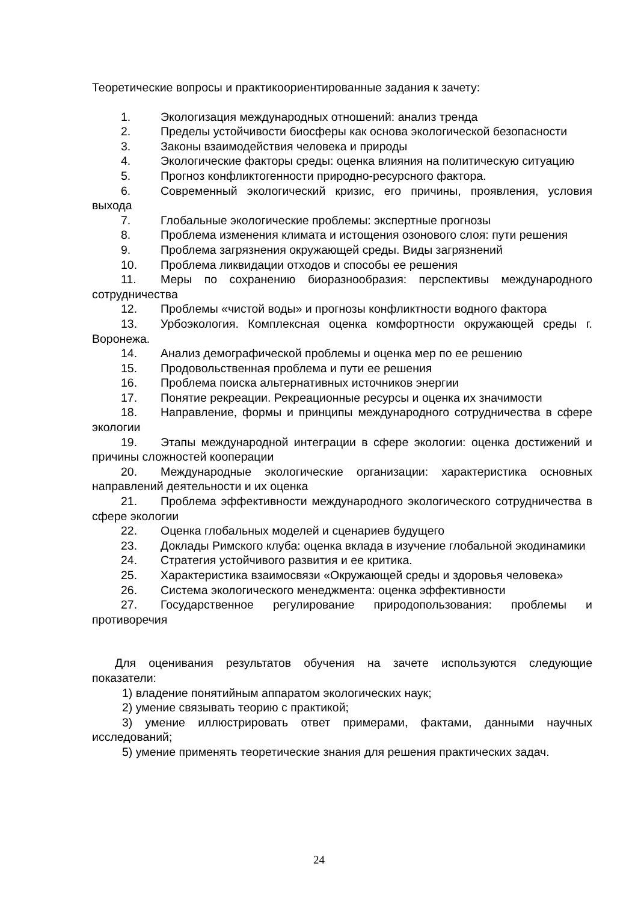Теоретические вопросы и практикоориентированные задания к зачету:
1. Экологизация международных отношений: анализ тренда
2. Пределы устойчивости биосферы как основа экологической безопасности
3. Законы взаимодействия человека и природы
4. Экологические факторы среды: оценка влияния на политическую ситуацию
5. Прогноз конфликтогенности природно-ресурсного фактора.
6. Современный экологический кризис, его причины, проявления, условия выхода
7. Глобальные экологические проблемы: экспертные прогнозы
8. Проблема изменения климата и истощения озонового слоя: пути решения
9. Проблема загрязнения окружающей среды. Виды загрязнений
10. Проблема ликвидации отходов и способы ее решения
11. Меры по сохранению биоразнообразия: перспективы международного сотрудничества
12. Проблемы «чистой воды» и прогнозы конфликтности водного фактора
13. Урбоэкология. Комплексная оценка комфортности окружающей среды г. Воронежа.
14. Анализ демографической проблемы и оценка мер по ее решению
15. Продовольственная проблема и пути ее решения
16. Проблема поиска альтернативных источников энергии
17. Понятие рекреации. Рекреационные ресурсы и оценка их значимости
18. Направление, формы и принципы международного сотрудничества в сфере экологии
19. Этапы международной интеграции в сфере экологии: оценка достижений и причины сложностей кооперации
20. Международные экологические организации: характеристика основных направлений деятельности и их оценка
21. Проблема эффективности международного экологического сотрудничества в сфере экологии
22. Оценка глобальных моделей и сценариев будущего
23. Доклады Римского клуба: оценка вклада в изучение глобальной экодинамики
24. Стратегия устойчивого развития и ее критика.
25. Характеристика взаимосвязи «Окружающей среды и здоровья человека»
26. Система экологического менеджмента: оценка эффективности
27. Государственное регулирование природопользования: проблемы и противоречия
Для оценивания результатов обучения на зачете используются следующие показатели:
1) владение понятийным аппаратом экологических наук;
2) умение связывать теорию с практикой;
3) умение иллюстрировать ответ примерами, фактами, данными научных исследований;
5) умение применять теоретические знания для решения практических задач.
24